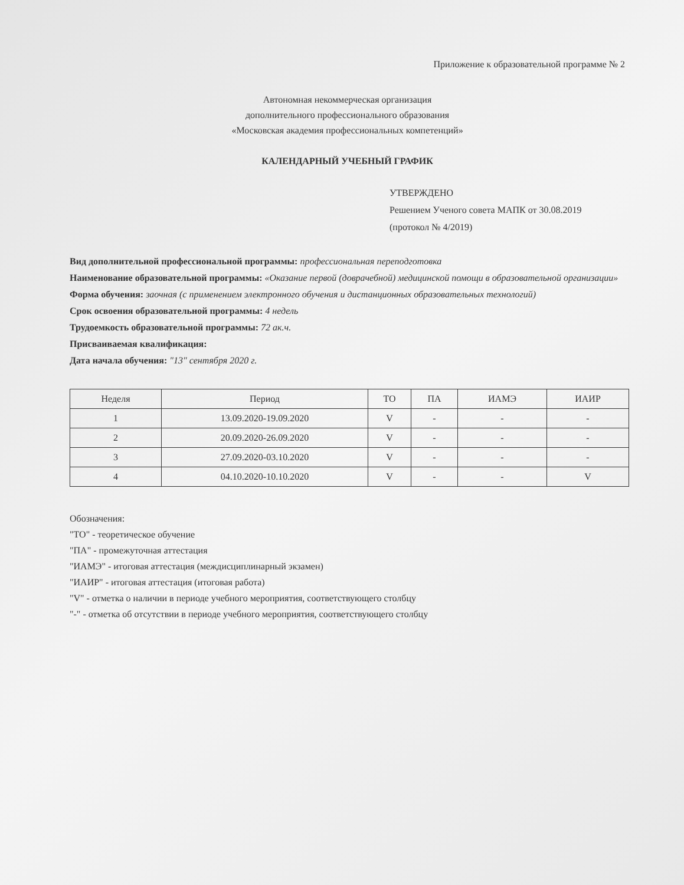Приложение к образовательной программе № 2
Автономная некоммерческая организация
дополнительного профессионального образования
«Московская академия профессиональных компетенций»
КАЛЕНДАРНЫЙ УЧЕБНЫЙ ГРАФИК
УТВЕРЖДЕНО
Решением Ученого совета МАПК от 30.08.2019
(протокол № 4/2019)
Вид дополнительной профессиональной программы: профессиональная переподготовка
Наименование образовательной программы: «Оказание первой (доврачебной) медицинской помощи в образовательной организации»
Форма обучения: заочная (с применением электронного обучения и дистанционных образовательных технологий)
Срок освоения образовательной программы: 4 недель
Трудоемкость образовательной программы: 72 ак.ч.
Присваиваемая квалификация:
Дата начала обучения: "13" сентября 2020 г.
| Неделя | Период | ТО | ПА | ИАМЭ | ИАИР |
| --- | --- | --- | --- | --- | --- |
| 1 | 13.09.2020-19.09.2020 | V | - | - | - |
| 2 | 20.09.2020-26.09.2020 | V | - | - | - |
| 3 | 27.09.2020-03.10.2020 | V | - | - | - |
| 4 | 04.10.2020-10.10.2020 | V | - | - | V |
Обозначения:
"ТО" - теоретическое обучение
"ПА" - промежуточная аттестация
"ИАМЭ" - итоговая аттестация (междисциплинарный экзамен)
"ИАИР" - итоговая аттестация (итоговая работа)
"V" - отметка о наличии в периоде учебного мероприятия, соответствующего столбцу
"-" - отметка об отсутствии в периоде учебного мероприятия, соответствующего столбцу